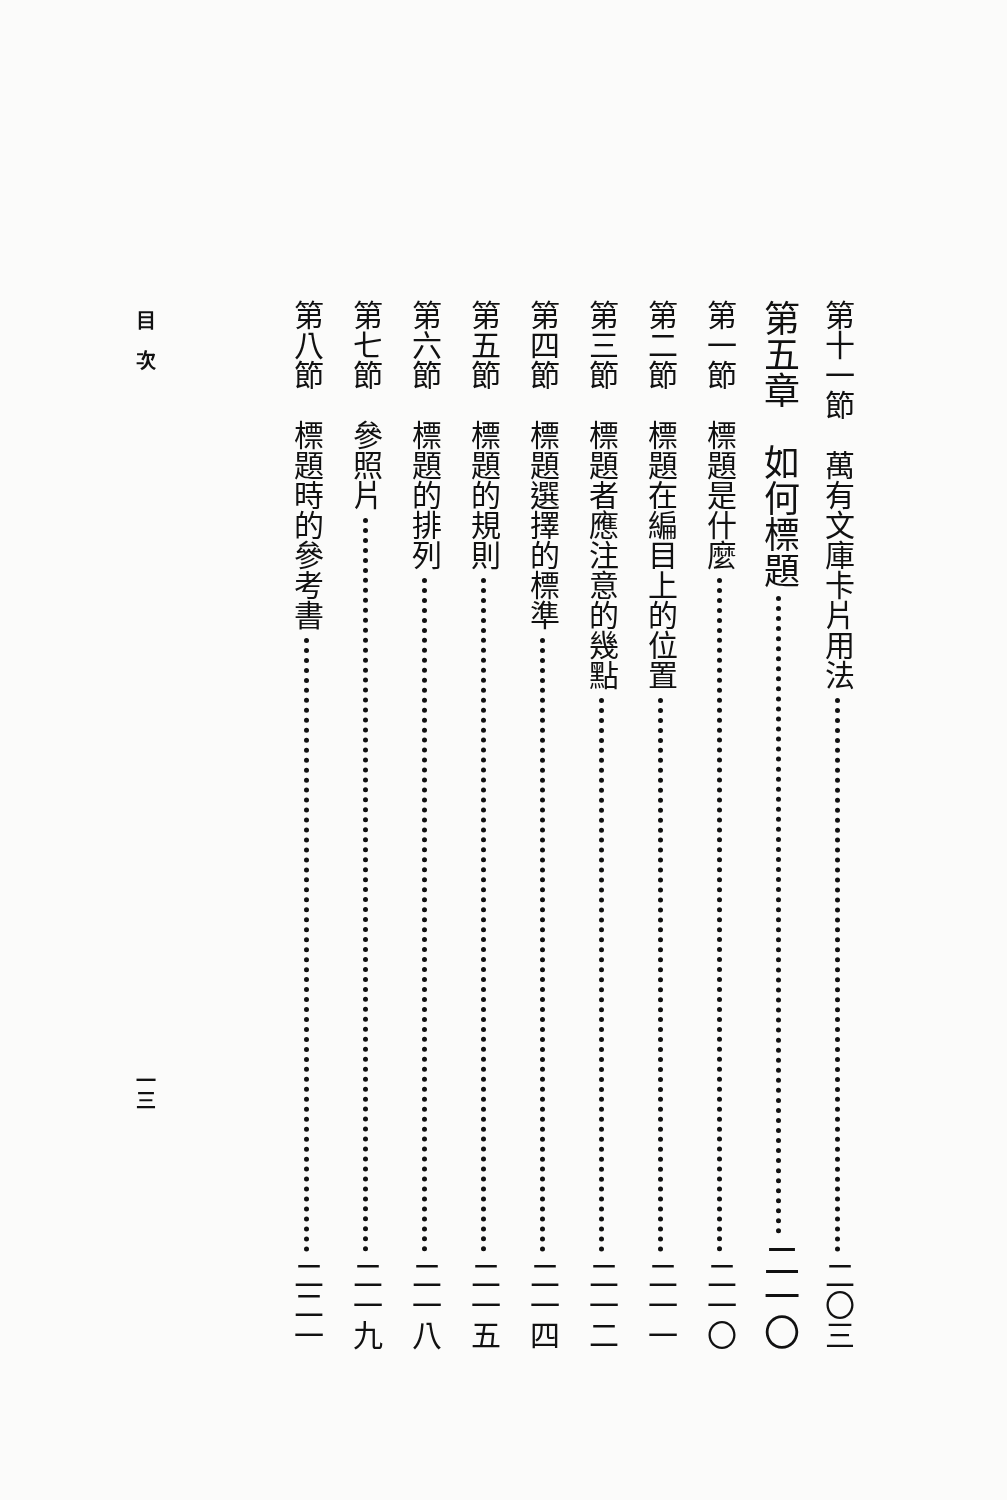第十一節　萬有文庫卡片用法 二〇三
第五章　如何標題 二一〇
第一節　標題是什麼 二一〇
第二節　標題在編目上的位置 二一一
第三節　標題者應注意的幾點 二一二
第四節　標題選擇的標準 二一四
第五節　標題的規則 二一五
第六節　標題的排列 二一八
第七節　參照片 二一九
第八節　標題時的參考書 二二一
目　次 一三